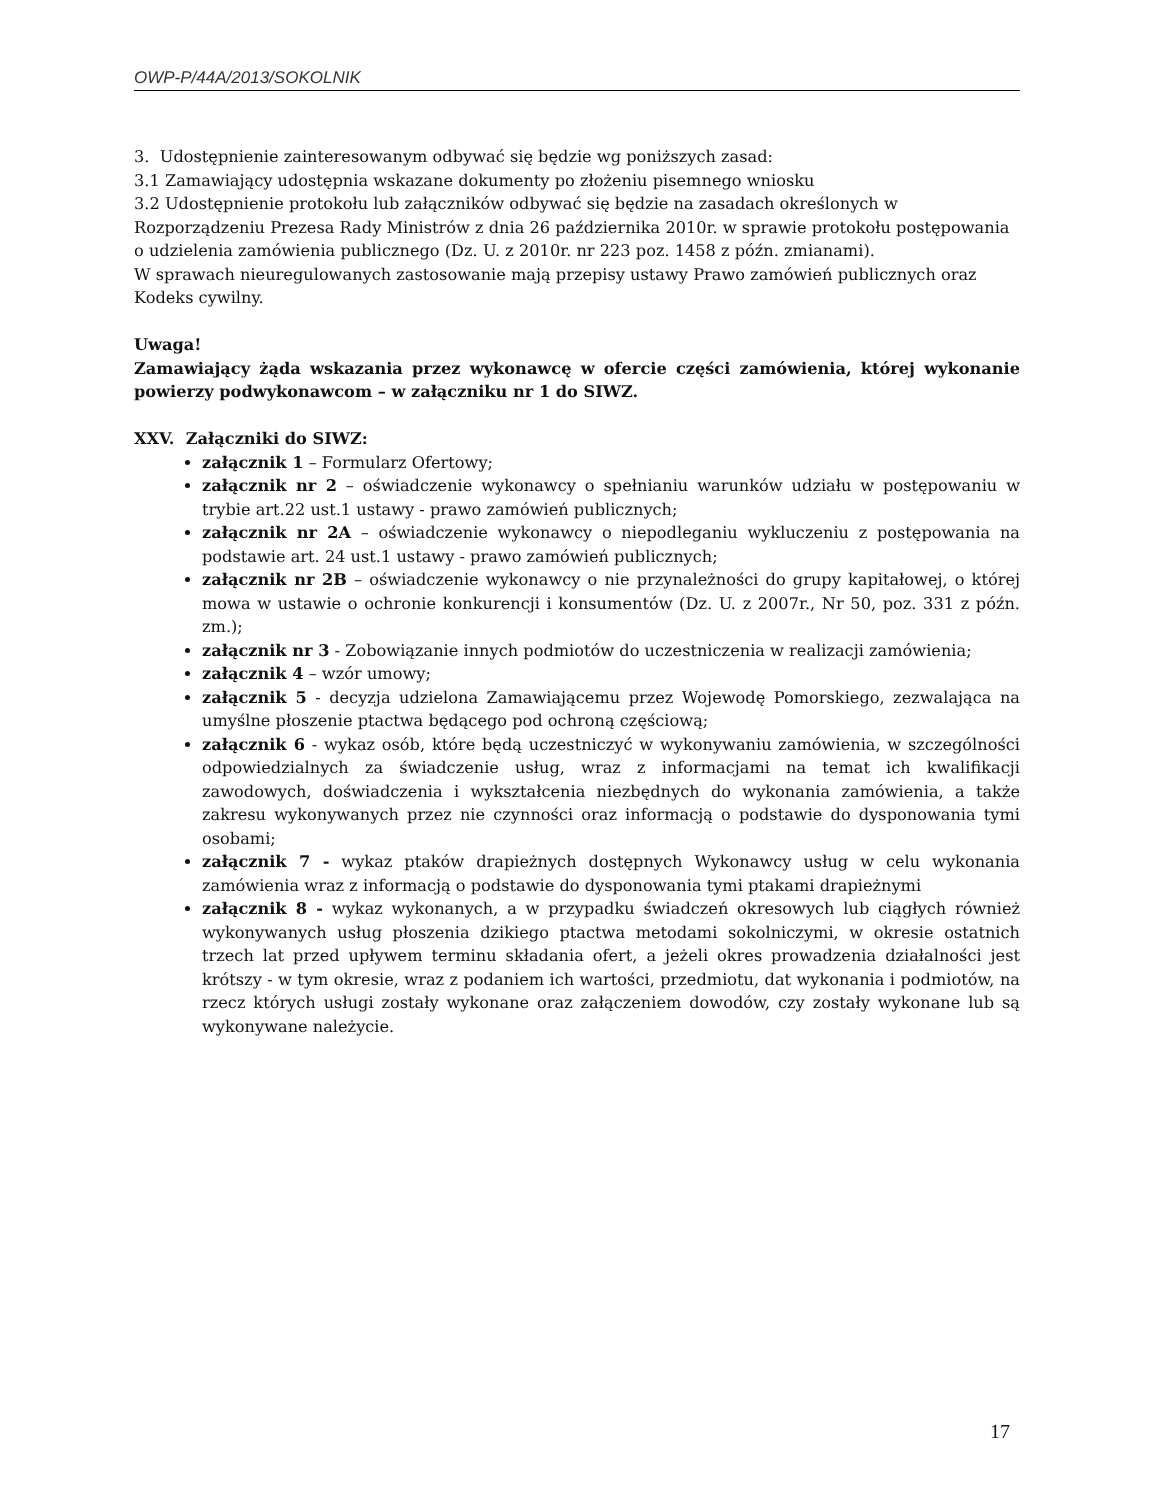OWP-P/44A/2013/SOKOLNIK
3. Udostępnienie zainteresowanym odbywać się będzie wg poniższych zasad:
3.1 Zamawiający udostępnia wskazane dokumenty po złożeniu pisemnego wniosku
3.2 Udostępnienie protokołu lub załączników odbywać się będzie na zasadach określonych w Rozporządzeniu Prezesa Rady Ministrów z dnia 26 października 2010r. w sprawie protokołu postępowania o udzielenia zamówienia publicznego (Dz. U. z 2010r. nr 223 poz. 1458 z późn. zmianami).
W sprawach nieuregulowanych zastosowanie mają przepisy ustawy Prawo zamówień publicznych oraz Kodeks cywilny.
Uwaga!
Zamawiający żąda wskazania przez wykonawcę w ofercie części zamówienia, której wykonanie powierzy podwykonawcom – w załączniku nr 1 do SIWZ.
XXV. Załączniki do SIWZ:
załącznik 1 – Formularz Ofertowy;
załącznik nr 2 – oświadczenie wykonawcy o spełnianiu warunków udziału w postępowaniu w trybie art.22 ust.1 ustawy - prawo zamówień publicznych;
załącznik nr 2A – oświadczenie wykonawcy o niepodleganiu wykluczeniu z postępowania na podstawie art. 24 ust.1 ustawy - prawo zamówień publicznych;
załącznik nr 2B – oświadczenie wykonawcy o nie przynależności do grupy kapitałowej, o której mowa w ustawie o ochronie konkurencji i konsumentów (Dz. U. z 2007r., Nr 50, poz. 331 z późn. zm.);
załącznik nr 3 - Zobowiązanie innych podmiotów do uczestniczenia w realizacji zamówienia;
załącznik 4 – wzór umowy;
załącznik 5 - decyzja udzielona Zamawiającemu przez Wojewodę Pomorskiego, zezwalająca na umyślne płoszenie ptactwa będącego pod ochroną częściową;
załącznik 6 - wykaz osób, które będą uczestniczyć w wykonywaniu zamówienia, w szczególności odpowiedzialnych za świadczenie usług, wraz z informacjami na temat ich kwalifikacji zawodowych, doświadczenia i wykształcenia niezbędnych do wykonania zamówienia, a także zakresu wykonywanych przez nie czynności oraz informacją o podstawie do dysponowania tymi osobami;
załącznik 7 - wykaz ptaków drapieżnych dostępnych Wykonawcy usług w celu wykonania zamówienia wraz z informacją o podstawie do dysponowania tymi ptakami drapieżnymi
załącznik 8 - wykaz wykonanych, a w przypadku świadczeń okresowych lub ciągłych również wykonywanych usług płoszenia dzikiego ptactwa metodami sokolniczymi, w okresie ostatnich trzech lat przed upływem terminu składania ofert, a jeżeli okres prowadzenia działalności jest krótszy - w tym okresie, wraz z podaniem ich wartości, przedmiotu, dat wykonania i podmiotów, na rzecz których usługi zostały wykonane oraz załączeniem dowodów, czy zostały wykonane lub są wykonywane należycie.
17